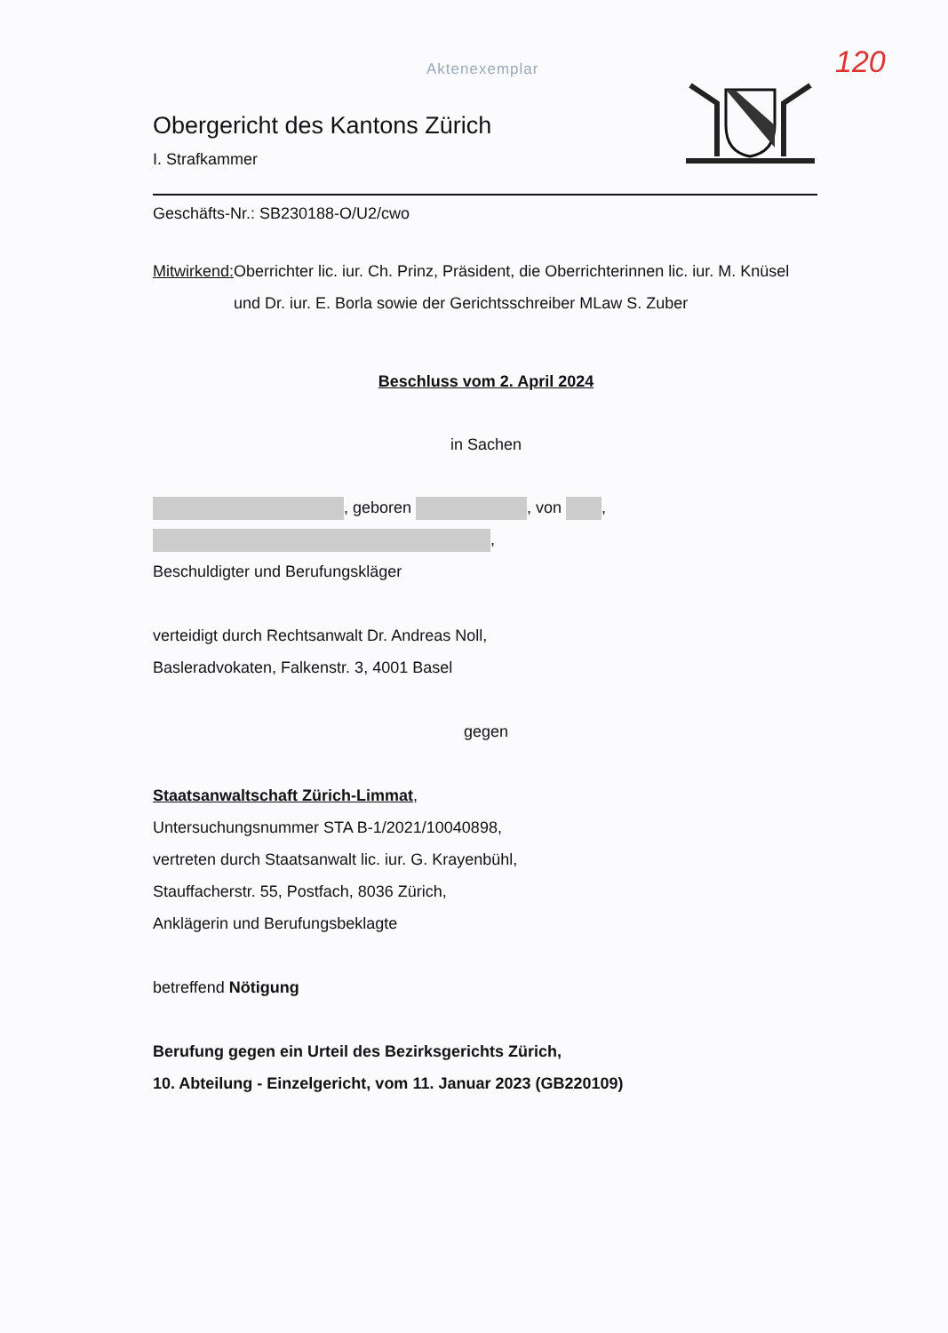Aktenexemplar 120
Obergericht des Kantons Zürich
I. Strafkammer
Geschäfts-Nr.: SB230188-O/U2/cwo
Mitwirkend: Oberrichter lic. iur. Ch. Prinz, Präsident, die Oberrichterinnen lic. iur. M. Knüsel und Dr. iur. E. Borla sowie der Gerichtsschreiber MLaw S. Zuber
Beschluss vom 2. April 2024
in Sachen
, geboren , von ,
,
Beschuldigter und Berufungskläger
verteidigt durch Rechtsanwalt Dr. Andreas Noll,
Basleradvokaten, Falkenstr. 3, 4001 Basel
gegen
Staatsanwaltschaft Zürich-Limmat,
Untersuchungsnummer STA B-1/2021/10040898,
vertreten durch Staatsanwalt lic. iur. G. Krayenbühl,
Stauffacherstr. 55, Postfach, 8036 Zürich,
Anklägerin und Berufungsbeklagte
betreffend Nötigung
Berufung gegen ein Urteil des Bezirksgerichts Zürich,
10. Abteilung - Einzelgericht, vom 11. Januar 2023 (GB220109)